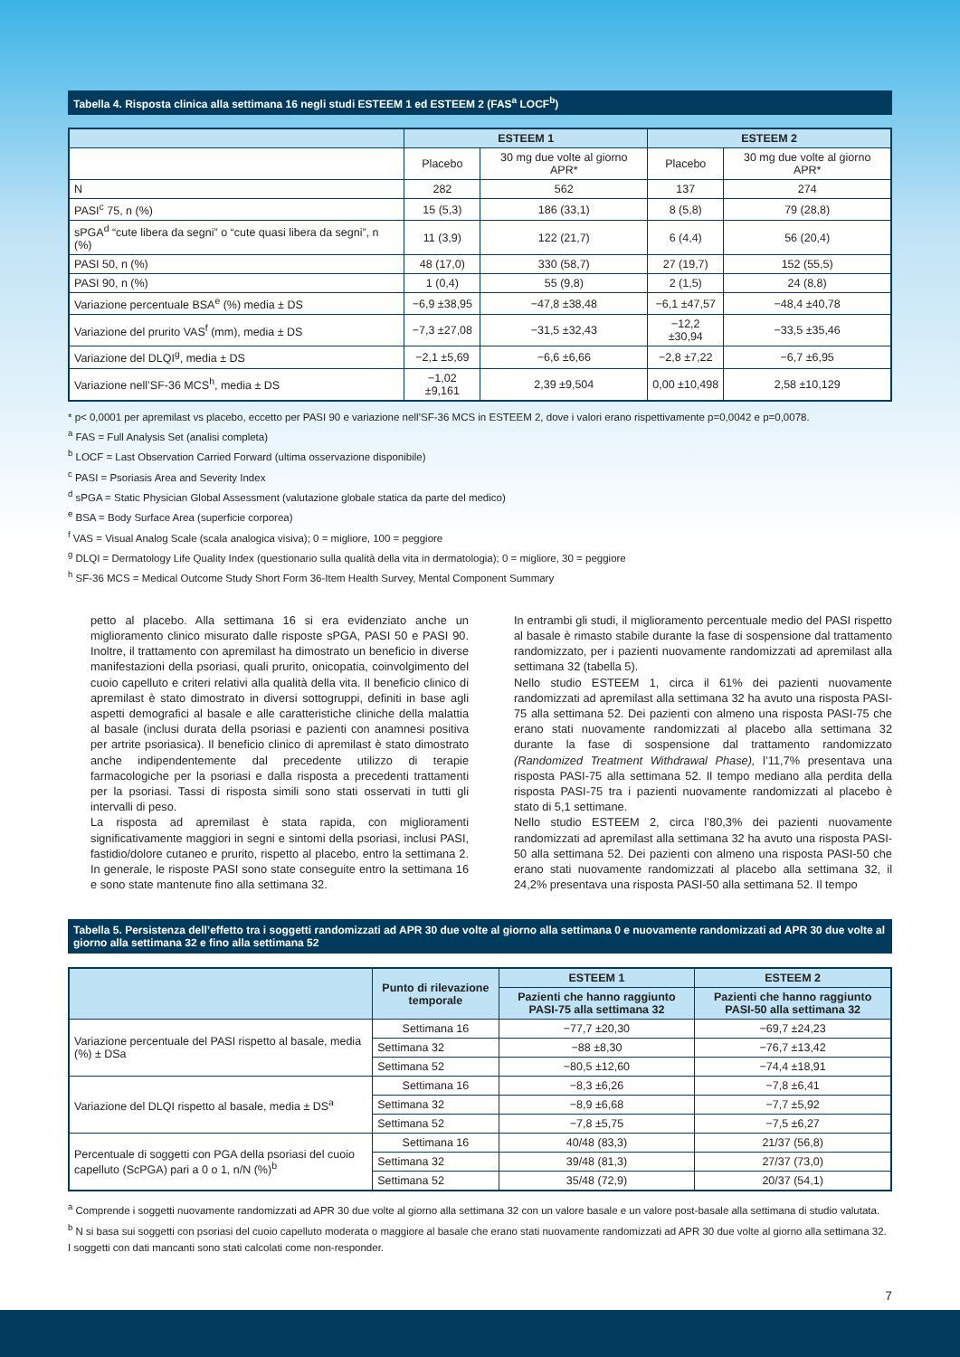Tabella 4. Risposta clinica alla settimana 16 negli studi ESTEEM 1 ed ESTEEM 2 (FAS<sup>a</sup> LOCF<sup>b</sup>)
| | ESTEEM 1 | | ESTEEM 2 | |
| --- | --- | --- | --- | --- |
| | Placebo | 30 mg due volte al giorno APR* | Placebo | 30 mg due volte al giorno APR* |
| N | 282 | 562 | 137 | 274 |
| PASI<sup>c</sup> 75, n (%) | 15 (5,3) | 186 (33,1) | 8 (5,8) | 79 (28,8) |
| sPGA<sup>d</sup> “cute libera da segni” o “cute quasi libera da segni”, n (%) | 11 (3,9) | 122 (21,7) | 6 (4,4) | 56 (20,4) |
| PASI 50, n (%) | 48 (17,0) | 330 (58,7) | 27 (19,7) | 152 (55,5) |
| PASI 90, n (%) | 1 (0,4) | 55 (9,8) | 2 (1,5) | 24 (8,8) |
| Variazione percentuale BSA<sup>e</sup> (%) media ± DS | −6,9 ±38,95 | −47,8 ±38,48 | −6,1 ±47,57 | −48,4 ±40,78 |
| Variazione del prurito VAS<sup>f</sup> (mm), media ± DS | −7,3 ±27,08 | −31,5 ±32,43 | −12,2 ±30,94 | −33,5 ±35,46 |
| Variazione del DLQI<sup>g</sup>, media ± DS | −2,1 ±5,69 | −6,6 ±6,66 | −2,8 ±7,22 | −6,7 ±6,95 |
| Variazione nell’SF-36 MCS<sup>h</sup>, media ± DS | −1,02 ±9,161 | 2,39 ±9,504 | 0,00 ±10,498 | 2,58 ±10,129 |
* p< 0,0001 per apremilast vs placebo, eccetto per PASI 90 e variazione nell’SF-36 MCS in ESTEEM 2, dove i valori erano rispettivamente p=0,0042 e p=0,0078.
<sup>a</sup> FAS = Full Analysis Set (analisi completa)
<sup>b</sup> LOCF = Last Observation Carried Forward (ultima osservazione disponibile)
<sup>c</sup> PASI = Psoriasis Area and Severity Index
<sup>d</sup> sPGA = Static Physician Global Assessment (valutazione globale statica da parte del medico)
<sup>e</sup> BSA = Body Surface Area (superficie corporea)
<sup>f</sup> VAS = Visual Analog Scale (scala analogica visiva); 0 = migliore, 100 = peggiore
<sup>g</sup> DLQI = Dermatology Life Quality Index (questionario sulla qualità della vita in dermatologia); 0 = migliore, 30 = peggiore
<sup>h</sup> SF-36 MCS = Medical Outcome Study Short Form 36-Item Health Survey, Mental Component Summary
petto al placebo. Alla settimana 16 si era evidenziato anche un miglioramento clinico misurato dalle risposte sPGA, PASI 50 e PASI 90. Inoltre, il trattamento con apremilast ha dimostrato un beneficio in diverse manifestazioni della psoriasi, quali prurito, onicopatia, coinvolgimento del cuoio capelluto e criteri relativi alla qualità della vita. Il beneficio clinico di apremilast è stato dimostrato in diversi sottogruppi, definiti in base agli aspetti demografici al basale e alle caratteristiche cliniche della malattia al basale (inclusi durata della psoriasi e pazienti con anamnesi positiva per artrite psoriasica). Il beneficio clinico di apremilast è stato dimostrato anche indipendentemente dal precedente utilizzo di terapie farmacologiche per la psoriasi e dalla risposta a precedenti trattamenti per la psoriasi. Tassi di risposta simili sono stati osservati in tutti gli intervalli di peso.
La risposta ad apremilast è stata rapida, con miglioramenti significativamente maggiori in segni e sintomi della psoriasi, inclusi PASI, fastidio/dolore cutaneo e prurito, rispetto al placebo, entro la settimana 2. In generale, le risposte PASI sono state conseguite entro la settimana 16 e sono state mantenute fino alla settimana 32.
In entrambi gli studi, il miglioramento percentuale medio del PASI rispetto al basale è rimasto stabile durante la fase di sospensione dal trattamento randomizzato, per i pazienti nuovamente randomizzati ad apremilast alla settimana 32 (tabella 5).
Nello studio ESTEEM 1, circa il 61% dei pazienti nuovamente randomizzati ad apremilast alla settimana 32 ha avuto una risposta PASI-75 alla settimana 52. Dei pazienti con almeno una risposta PASI-75 che erano stati nuovamente randomizzati al placebo alla settimana 32 durante la fase di sospensione dal trattamento randomizzato (Randomized Treatment Withdrawal Phase), l’11,7% presentava una risposta PASI-75 alla settimana 52. Il tempo mediano alla perdita della risposta PASI-75 tra i pazienti nuovamente randomizzati al placebo è stato di 5,1 settimane.
Nello studio ESTEEM 2, circa l’80,3% dei pazienti nuovamente randomizzati ad apremilast alla settimana 32 ha avuto una risposta PASI-50 alla settimana 52. Dei pazienti con almeno una risposta PASI-50 che erano stati nuovamente randomizzati al placebo alla settimana 32, il 24,2% presentava una risposta PASI-50 alla settimana 52. Il tempo
Tabella 5. Persistenza dell’effetto tra i soggetti randomizzati ad APR 30 due volte al giorno alla settimana 0 e nuovamente randomizzati ad APR 30 due volte al giorno alla settimana 32 e fino alla settimana 52
| | Punto di rilevazione temporale | ESTEEM 1 | ESTEEM 2 |
| --- | --- | --- | --- |
| | | Pazienti che hanno raggiunto PASI-75 alla settimana 32 | Pazienti che hanno raggiunto PASI-50 alla settimana 32 |
| Variazione percentuale del PASI rispetto al basale, media (%) ± DSa | Settimana 16 | −77,7 ±20,30 | −69,7 ±24,23 |
| | Settimana 32 | −88 ±8,30 | −76,7 ±13,42 |
| | Settimana 52 | −80,5 ±12,60 | −74,4 ±18,91 |
| Variazione del DLQI rispetto al basale, media ± DS<sup>a</sup> | Settimana 16 | −8,3 ±6,26 | −7,8 ±6,41 |
| | Settimana 32 | −8,9 ±6,68 | −7,7 ±5,92 |
| | Settimana 52 | −7,8 ±5,75 | −7,5 ±6,27 |
| Percentuale di soggetti con PGA della psoriasi del cuoio capelluto (ScPGA) pari a 0 o 1, n/N (%)<sup>b</sup> | Settimana 16 | 40/48 (83,3) | 21/37 (56,8) |
| | Settimana 32 | 39/48 (81,3) | 27/37 (73,0) |
| | Settimana 52 | 35/48 (72,9) | 20/37 (54,1) |
<sup>a</sup> Comprende i soggetti nuovamente randomizzati ad APR 30 due volte al giorno alla settimana 32 con un valore basale e un valore post-basale alla settimana di studio valutata.
<sup>b</sup> N si basa sui soggetti con psoriasi del cuoio capelluto moderata o maggiore al basale che erano stati nuovamente randomizzati ad APR 30 due volte al giorno alla settimana 32. I soggetti con dati mancanti sono stati calcolati come non-responder.
7